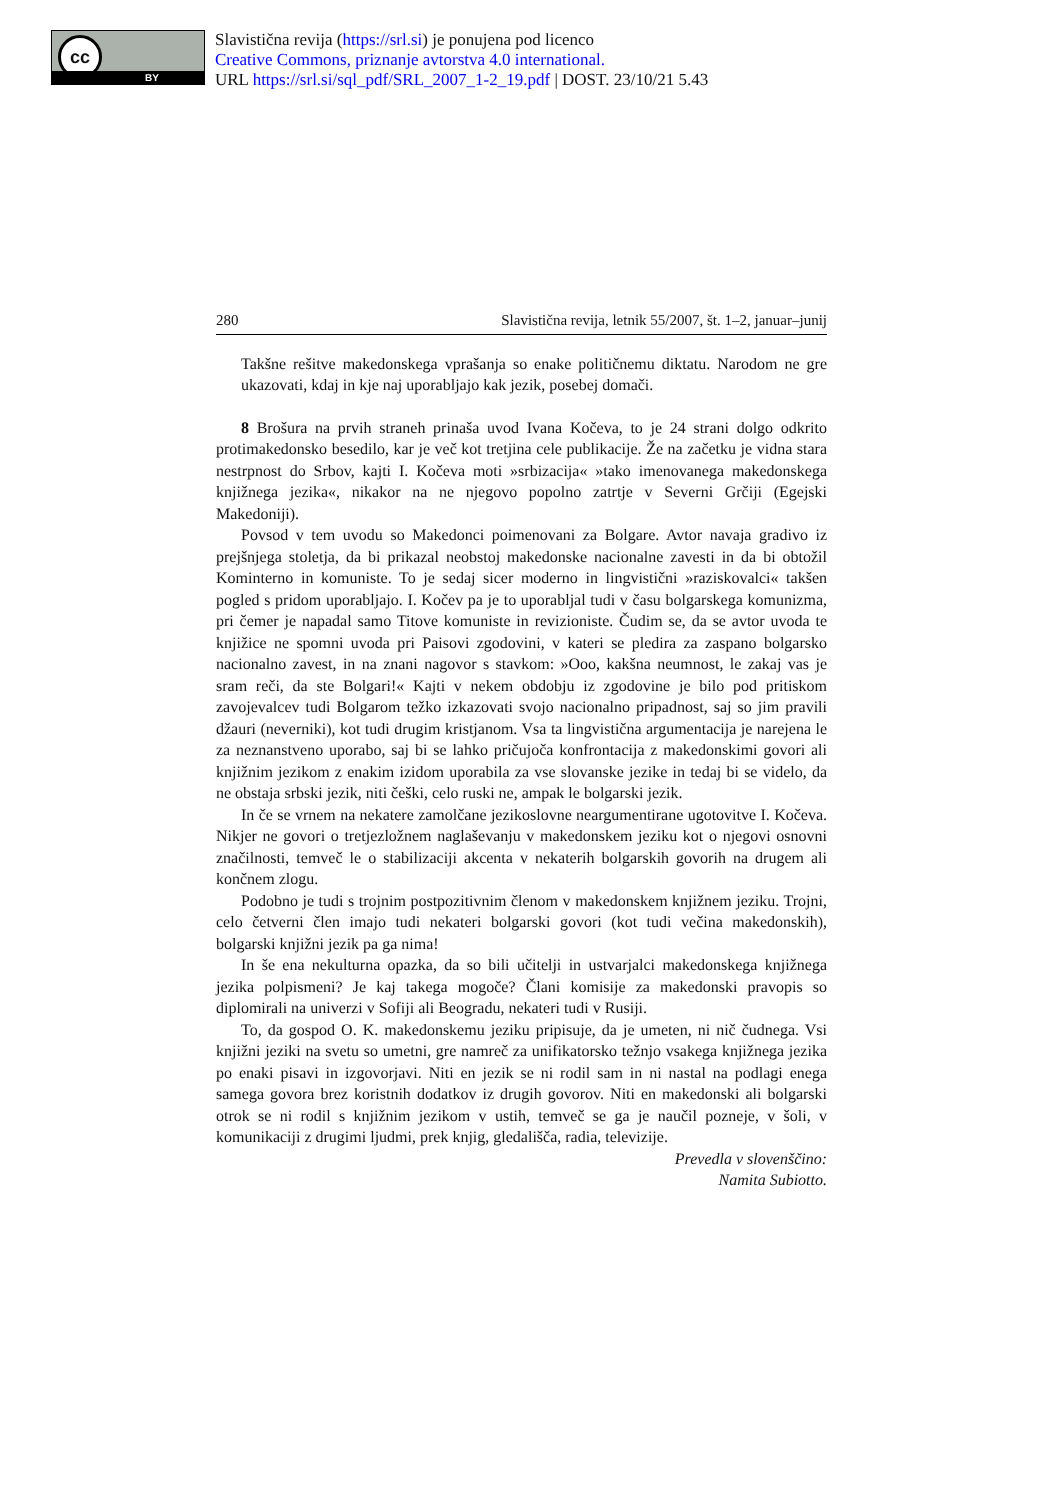cc
BY
Slavistična revija (https://srl.si) je ponujena pod licenco
Creative Commons, priznanje avtorstva 4.0 international.
URL https://srl.si/sql_pdf/SRL_2007_1-2_19.pdf | DOST. 23/10/21 5.43
280 Slavistična revija, letnik 55/2007, št. 1–2, januar–junij
Takšne rešitve makedonskega vprašanja so enake političnemu diktatu. Narodom ne gre ukazovati, kdaj in kje naj uporabljajo kak jezik, posebej domači.
8 Brošura na prvih straneh prinaša uvod Ivana Kočeva, to je 24 strani dolgo odkrito protimakedonsko besedilo, kar je več kot tretjina cele publikacije. Že na začetku je vidna stara nestrpnost do Srbov, kajti I. Kočeva moti »srbizacija« »tako imenovanega makedonskega knjižnega jezika«, nikakor na ne njegovo popolno zatrtje v Severni Grčiji (Egejski Makedoniji).
Povsod v tem uvodu so Makedonci poimenovani za Bolgare. Avtor navaja gradivo iz prejšnjega stoletja, da bi prikazal neobstoj makedonske nacionalne zavesti in da bi obtožil Kominterno in komuniste. To je sedaj sicer moderno in lingvistični »raziskovalci« takšen pogled s pridom uporabljajo. I. Kočev pa je to uporabljal tudi v času bolgarskega komunizma, pri čemer je napadal samo Titove komuniste in revizioniste. Čudim se, da se avtor uvoda te knjižice ne spomni uvoda pri Paisovi zgodovini, v kateri se pledira za zaspano bolgarsko nacionalno zavest, in na znani nagovor s stavkom: »Ooo, kakšna neumnost, le zakaj vas je sram reči, da ste Bolgari!« Kajti v nekem obdobju iz zgodovine je bilo pod pritiskom zavojevalcev tudi Bolgarom težko izkazovati svojo nacionalno pripadnost, saj so jim pravili džauri (neverniki), kot tudi drugim kristjanom. Vsa ta lingvistična argumentacija je narejena le za neznanstveno uporabo, saj bi se lahko pričujoča konfrontacija z makedonskimi govori ali knjižnim jezikom z enakim izidom uporabila za vse slovanske jezike in tedaj bi se videlo, da ne obstaja srbski jezik, niti češki, celo ruski ne, ampak le bolgarski jezik.
In če se vrnem na nekatere zamolčane jezikoslovne neargumentirane ugotovitve I. Kočeva. Nikjer ne govori o tretjezložnem naglaševanju v makedonskem jeziku kot o njegovi osnovni značilnosti, temveč le o stabilizaciji akcenta v nekaterih bolgarskih govorih na drugem ali končnem zlogu.
Podobno je tudi s trojnim postpozitivnim členom v makedonskem knjižnem jeziku. Trojni, celo četverni člen imajo tudi nekateri bolgarski govori (kot tudi večina makedonskih), bolgarski knjižni jezik pa ga nima!
In še ena nekulturna opazka, da so bili učitelji in ustvarjalci makedonskega knjižnega jezika polpismeni? Je kaj takega mogoče? Člani komisije za makedonski pravopis so diplomirali na univerzi v Sofiji ali Beogradu, nekateri tudi v Rusiji.
To, da gospod O. K. makedonskemu jeziku pripisuje, da je umeten, ni nič čudnega. Vsi knjižni jeziki na svetu so umetni, gre namreč za unifikatorsko težnjo vsakega knjižnega jezika po enaki pisavi in izgovorjavi. Niti en jezik se ni rodil sam in ni nastal na podlagi enega samega govora brez koristnih dodatkov iz drugih govorov. Niti en makedonski ali bolgarski otrok se ni rodil s knjižnim jezikom v ustih, temveč se ga je naučil pozneje, v šoli, v komunikaciji z drugimi ljudmi, prek knjig, gledališča, radia, televizije.
Prevedla v slovenščino:
Namita Subiotto.